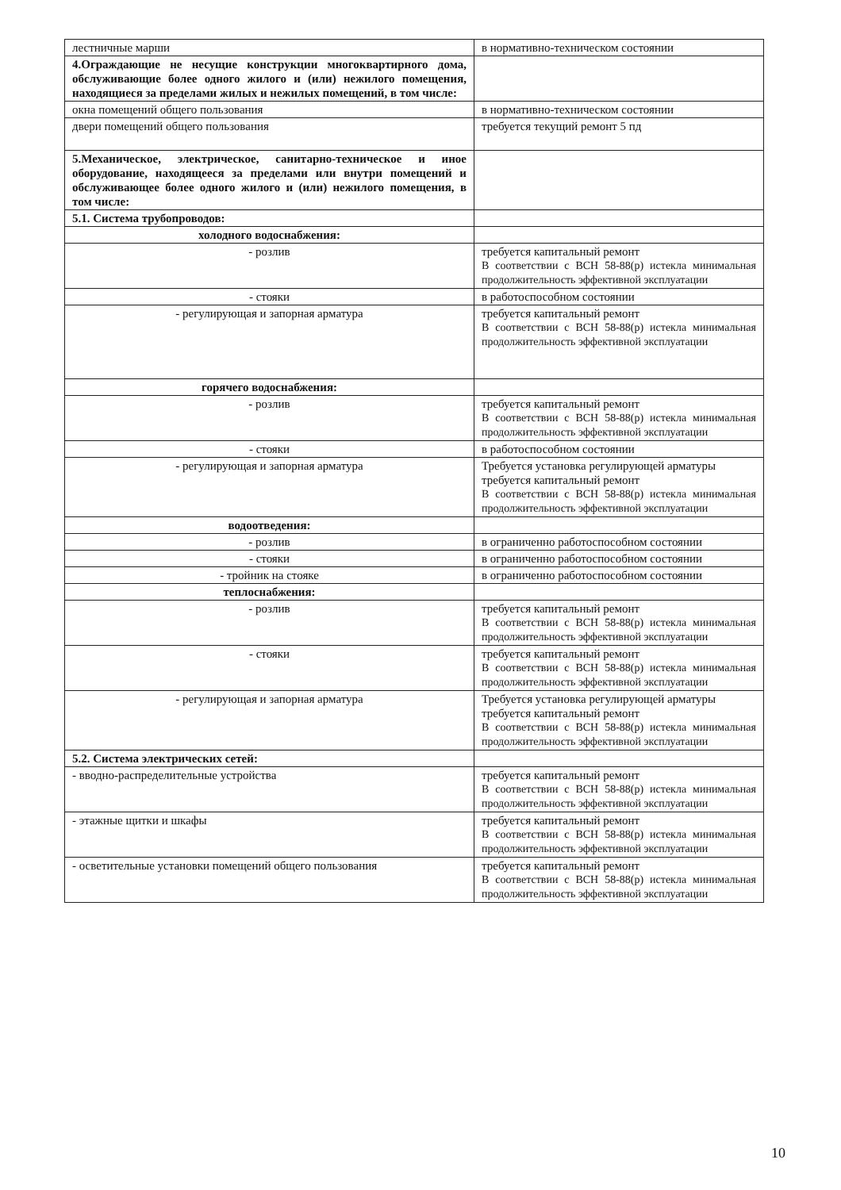| лестничные марши | в нормативно-техническом состоянии |
| 4.Ограждающие не несущие конструкции многоквартирного дома, обслуживающие более одного жилого и (или) нежилого помещения, находящиеся за пределами жилых и нежилых помещений, в том числе: | |
| окна помещений общего пользования | в нормативно-техническом состоянии |
| двери помещений общего пользования | требуется текущий ремонт 5 пд |
| 5.Механическое, электрическое, санитарно-техническое и иное оборудование, находящееся за пределами или внутри помещений и обслуживающее более одного жилого и (или) нежилого помещения, в том числе: | |
| 5.1. Система трубопроводов: | |
| холодного водоснабжения: | |
| - розлив | требуется капитальный ремонт В соответствии с ВСН 58-88(р) истекла минимальная продолжительность эффективной эксплуатации |
| - стояки | в работоспособном состоянии |
| - регулирующая и запорная арматура | требуется капитальный ремонт В соответствии с ВСН 58-88(р) истекла минимальная продолжительность эффективной эксплуатации |
| горячего водоснабжения: | |
| - розлив | требуется капитальный ремонт В соответствии с ВСН 58-88(р) истекла минимальная продолжительность эффективной эксплуатации |
| - стояки | в работоспособном состоянии |
| - регулирующая и запорная арматура | Требуется установка регулирующей арматуры требуется капитальный ремонт В соответствии с ВСН 58-88(р) истекла минимальная продолжительность эффективной эксплуатации |
| водоотведения: | |
| - розлив | в ограниченно работоспособном состоянии |
| - стояки | в ограниченно работоспособном состоянии |
| - тройник на стояке | в ограниченно работоспособном состоянии |
| теплоснабжения: | |
| - розлив | требуется капитальный ремонт В соответствии с ВСН 58-88(р) истекла минимальная продолжительность эффективной эксплуатации |
| - стояки | требуется капитальный ремонт В соответствии с ВСН 58-88(р) истекла минимальная продолжительность эффективной эксплуатации |
| - регулирующая и запорная арматура | Требуется установка регулирующей арматуры требуется капитальный ремонт В соответствии с ВСН 58-88(р) истекла минимальная продолжительность эффективной эксплуатации |
| 5.2. Система электрических сетей: | |
| - вводно-распределительные устройства | требуется капитальный ремонт В соответствии с ВСН 58-88(р) истекла минимальная продолжительность эффективной эксплуатации |
| - этажные щитки и шкафы | требуется капитальный ремонт В соответствии с ВСН 58-88(р) истекла минимальная продолжительность эффективной эксплуатации |
| - осветительные установки помещений общего пользования | требуется капитальный ремонт В соответствии с ВСН 58-88(р) истекла минимальная продолжительность эффективной эксплуатации |
10